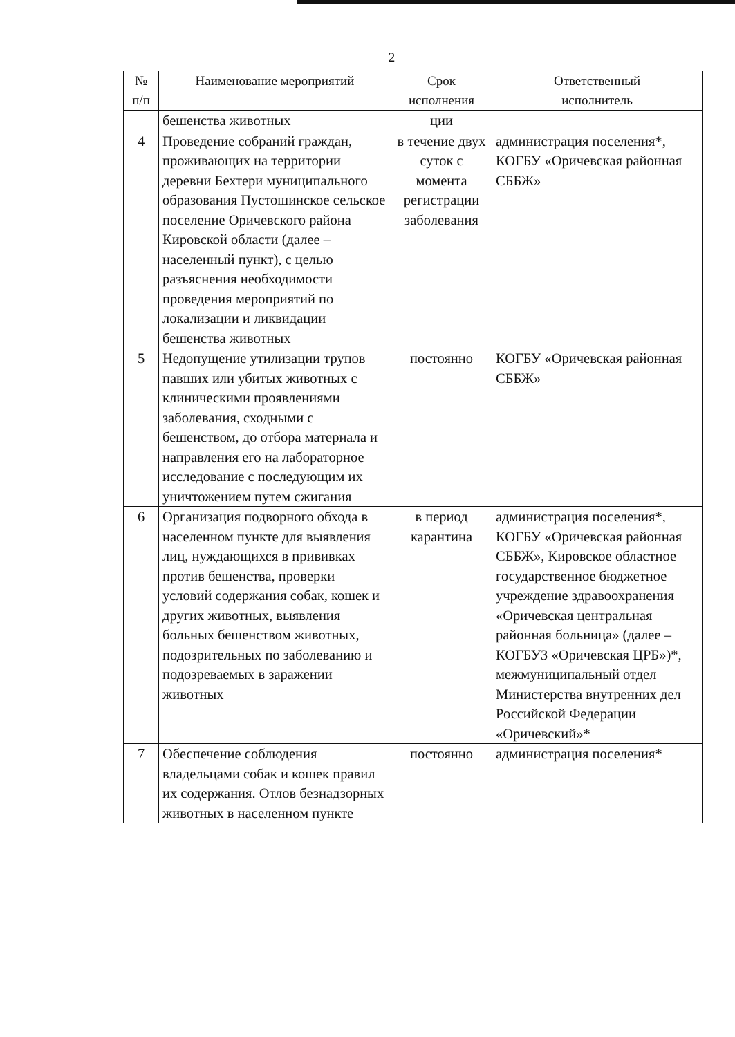2
| № п/п | Наименование мероприятий | Срок исполнения | Ответственный исполнитель |
| --- | --- | --- | --- |
| | бешенства животных | ции | |
| 4 | Проведение собраний граждан, проживающих на территории деревни Бехтери муниципального образования Пустошинское сельское поселение Оричевского района Кировской области (далее – населенный пункт), с целью разъяснения необходимости проведения мероприятий по локализации и ликвидации бешенства животных | в течение двух суток с момента регистрации заболевания | администрация поселения*, КОГБУ «Оричевская районная СББЖ» |
| 5 | Недопущение утилизации трупов павших или убитых животных с клиническими проявлениями заболевания, сходными с бешенством, до отбора материала и направления его на лабораторное исследование с последующим их уничтожением путем сжигания | постоянно | КОГБУ «Оричевская районная СББЖ» |
| 6 | Организация подворного обхода в населенном пункте для выявления лиц, нуждающихся в прививках против бешенства, проверки условий содержания собак, кошек и других животных, выявления больных бешенством животных, подозрительных по заболеванию и подозреваемых в заражении животных | в период карантина | администрация поселения*, КОГБУ «Оричевская районная СББЖ», Кировское областное государственное бюджетное учреждение здравоохранения «Оричевская центральная районная больница» (далее – КОГБУЗ «Оричевская ЦРБ»)*, межмуниципальный отдел Министерства внутренних дел Российской Федерации «Оричевский»* |
| 7 | Обеспечение соблюдения владельцами собак и кошек правил их содержания. Отлов безнадзорных животных в населенном пункте | постоянно | администрация поселения* |